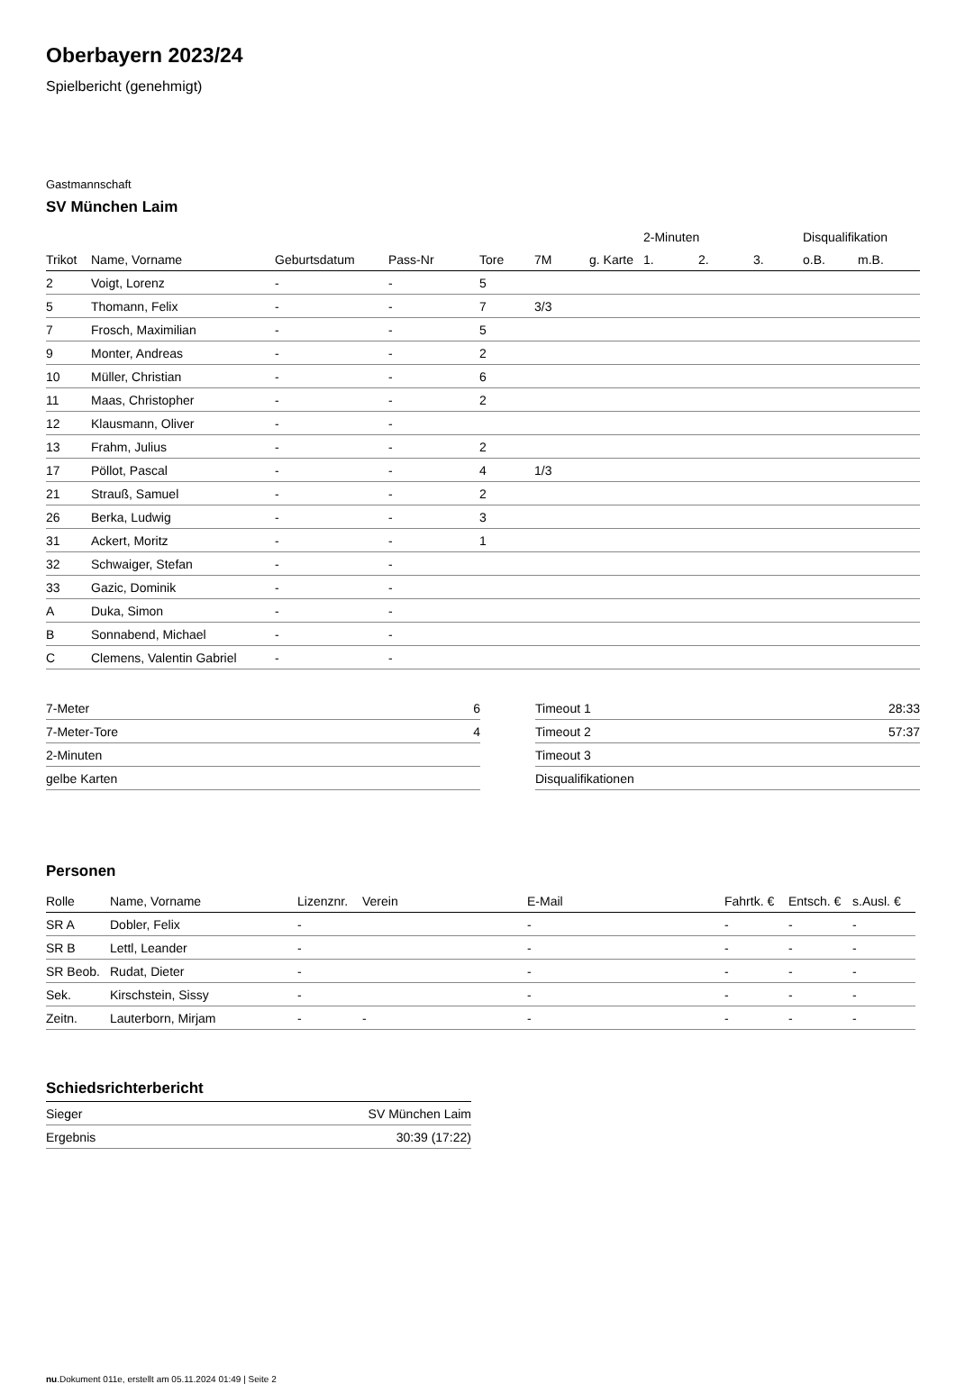Oberbayern 2023/24
Spielbericht (genehmigt)
Gastmannschaft
SV München Laim
| | | | | | | | 2-Minuten | | | Disqualifikation | |
| --- | --- | --- | --- | --- | --- | --- | --- | --- | --- | --- | --- |
| Trikot | Name, Vorname | Geburtsdatum | Pass-Nr | Tore | 7M | g. Karte | 1. | 2. | 3. | o.B. | m.B. |
| 2 | Voigt, Lorenz | - | - | 5 | | | | | | | |
| 5 | Thomann, Felix | - | - | 7 | 3/3 | | | | | | |
| 7 | Frosch, Maximilian | - | - | 5 | | | | | | | |
| 9 | Monter, Andreas | - | - | 2 | | | | | | | |
| 10 | Müller, Christian | - | - | 6 | | | | | | | |
| 11 | Maas, Christopher | - | - | 2 | | | | | | | |
| 12 | Klausmann, Oliver | - | - | | | | | | | | |
| 13 | Frahm, Julius | - | - | 2 | | | | | | | |
| 17 | Pöllot, Pascal | - | - | 4 | 1/3 | | | | | | |
| 21 | Strauß, Samuel | - | - | 2 | | | | | | | |
| 26 | Berka, Ludwig | - | - | 3 | | | | | | | |
| 31 | Ackert, Moritz | - | - | 1 | | | | | | | |
| 32 | Schwaiger, Stefan | - | - | | | | | | | | |
| 33 | Gazic, Dominik | - | - | | | | | | | | |
| A | Duka, Simon | - | - | | | | | | | | |
| B | Sonnabend, Michael | - | - | | | | | | | | |
| C | Clemens, Valentin Gabriel | - | - | | | | | | | | |
| 7-Meter | 6 |
| 7-Meter-Tore | 4 |
| 2-Minuten | |
| gelbe Karten | |
| Timeout 1 | 28:33 |
| Timeout 2 | 57:37 |
| Timeout 3 | |
| Disqualifikationen | |
Personen
| Rolle | Name, Vorname | Lizenznr. | Verein | E-Mail | Fahrtk. € | Entsch. € | s.Ausl. € |
| --- | --- | --- | --- | --- | --- | --- | --- |
| SR A | Dobler, Felix | - | | - | - | - | - |
| SR B | Lettl, Leander | - | | - | - | - | - |
| SR Beob. | Rudat, Dieter | - | | - | - | - | - |
| Sek. | Kirschstein, Sissy | - | | - | - | - | - |
| Zeitn. | Lauterborn, Mirjam | - | - | - | - | - | - |
Schiedsrichterbericht
| Sieger | SV München Laim |
| Ergebnis | 30:39 (17:22) |
nu.Dokument 011e, erstellt am 05.11.2024 01:49 | Seite 2